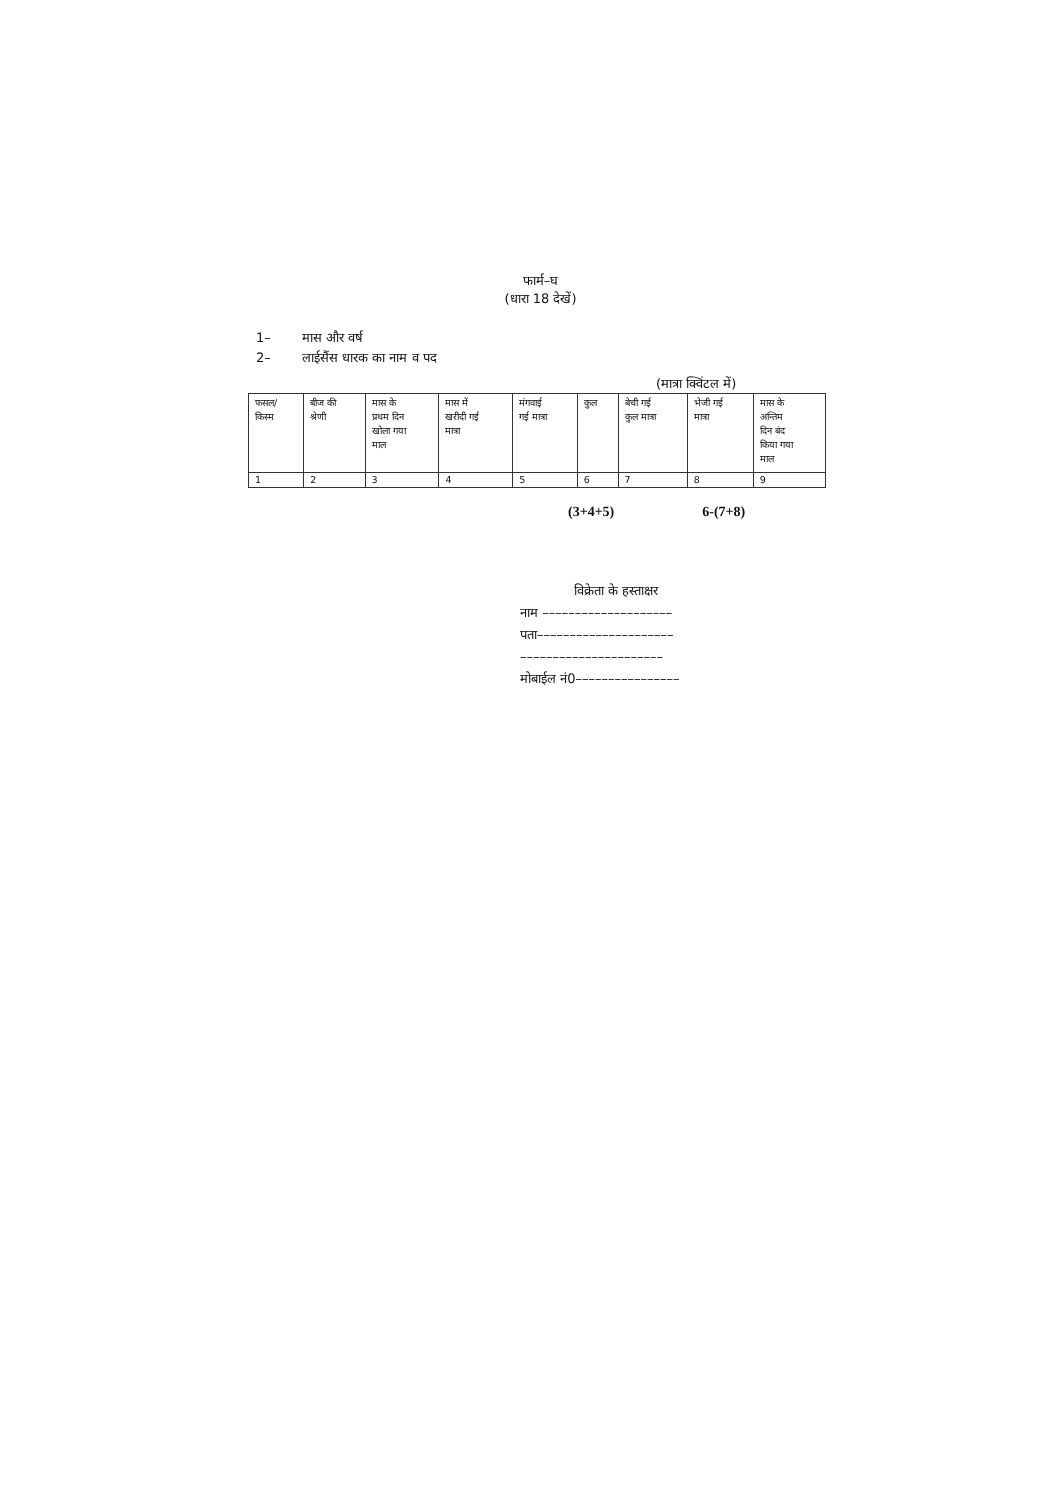फार्म–घ
(धारा 18 देखें)
1– मास और वर्ष
2– लाईसैंस धारक का नाम व पद
(मात्रा क्विंटल में)
| फसल/ किस्म | बीज की श्रेणी | मास के प्रथम दिन खोला गया माल | मास में खरीदी गई मात्रा | मंगवाई गई मात्रा | कुल | बेची गई कुल मात्रा | भेजी गई मात्रा | मास के अन्तिम दिन बंद किया गया माल |
| 1 | 2 | 3 | 4 | 5 | 6 | 7 | 8 | 9 |
(3+4+5) 6-(7+8)
विक्रेता के हस्ताक्षर
नाम ––––––––––––––––––––
पता–––––––––––––––––––––
––––––––––––––––––––––
मोबाईल नं0––––––––––––––––